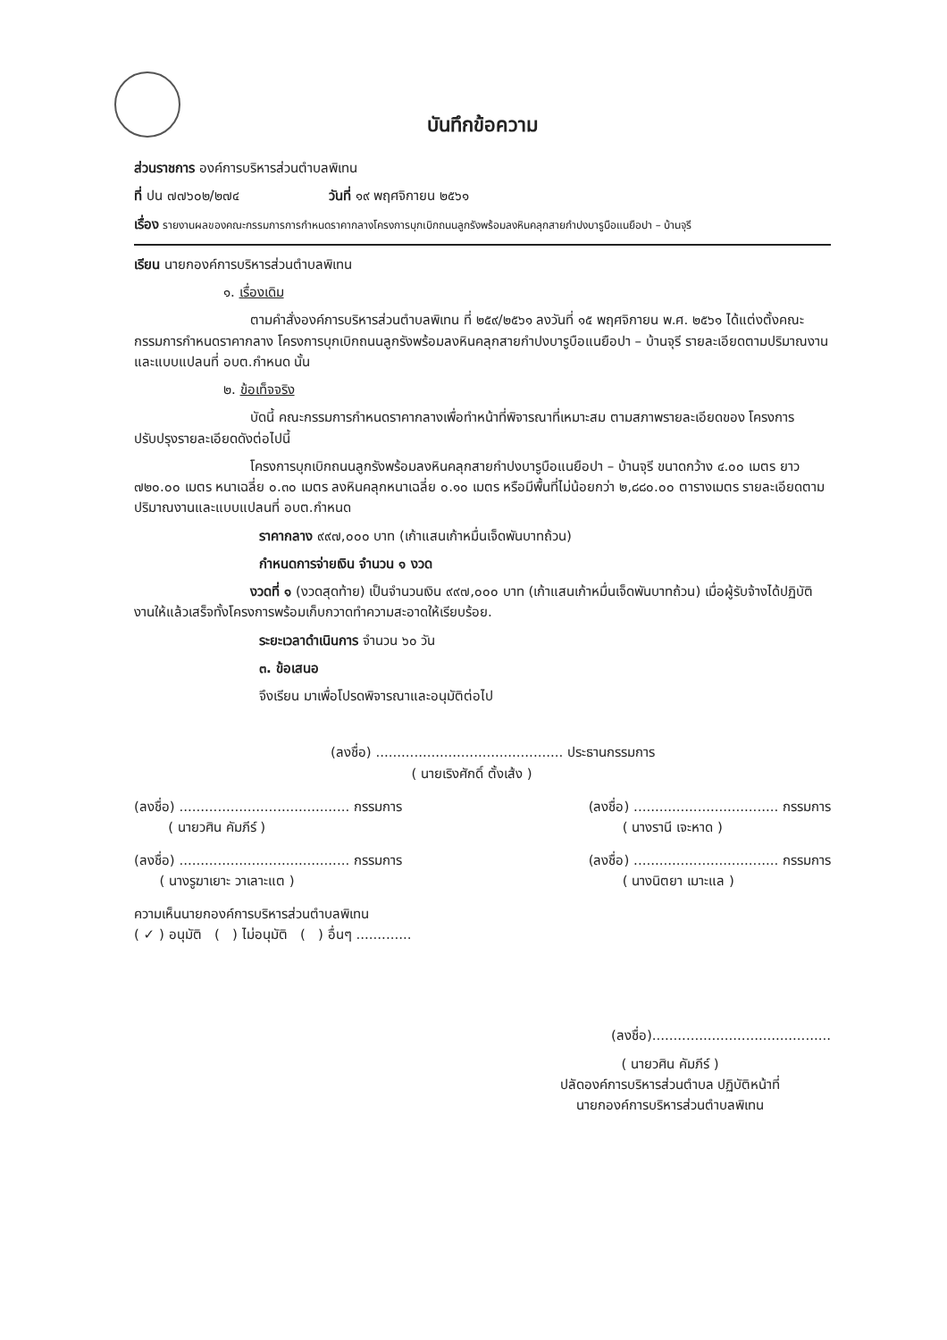บันทึกข้อความ
ส่วนราชการ องค์การบริหารส่วนตำบลพิเทน
ที่ ปน ๗๗๖๐๒/๒๗๔ วันที่ ๑๙ พฤศจิกายน ๒๕๖๑
เรื่อง รายงานผลของคณะกรรมการการกำหนดราคากลางโครงการบุกเบิกถนนลูกรังพร้อมลงหินคลุกสายกำปงบารูบือแนยือปา – บ้านจุรี
เรียน นายกองค์การบริหารส่วนตำบลพิเทน
๑. เรื่องเดิม
ตามคำสั่งองค์การบริหารส่วนตำบลพิเทน ที่ ๒๕๙/๒๕๖๑ ลงวันที่ ๑๕ พฤศจิกายน พ.ศ. ๒๕๖๑ ได้แต่งตั้งคณะกรรมการกำหนดราคากลาง โครงการบุกเบิกถนนลูกรังพร้อมลงหินคลุกสายกำปงบารูบือแนยือปา – บ้านจุรี รายละเอียดตามปริมาณงานและแบบแปลนที่ อบต.กำหนด นั้น
๒. ข้อเท็จจริง
บัดนี้ คณะกรรมการกำหนดราคากลางเพื่อทำหน้าที่พิจารณาที่เหมาะสม ตามสภาพรายละเอียดของ โครงการปรับปรุงรายละเอียดดังต่อไปนี้
โครงการบุกเบิกถนนลูกรังพร้อมลงหินคลุกสายกำปงบารูบือแนยือปา – บ้านจุรี ขนาดกว้าง ๔.๐๐ เมตร ยาว ๗๒๐.๐๐ เมตร หนาเฉลี่ย ๐.๓๐ เมตร ลงหินคลุกหนาเฉลี่ย ๐.๑๐ เมตร หรือมีพื้นที่ไม่น้อยกว่า ๒,๘๘๐.๐๐ ตารางเมตร รายละเอียดตามปริมาณงานและแบบแปลนที่ อบต.กำหนด
ราคากลาง ๙๙๗,๐๐๐ บาท (เก้าแสนเก้าหมื่นเจ็ดพันบาทถ้วน)
กำหนดการจ่ายเงิน จำนวน ๑ งวด
งวดที่ ๑ (งวดสุดท้าย) เป็นจำนวนเงิน ๙๙๗,๐๐๐ บาท (เก้าแสนเก้าหมื่นเจ็ดพันบาทถ้วน) เมื่อผู้รับจ้างได้ปฏิบัติงานให้แล้วเสร็จทั้งโครงการพร้อมเก็บกวาดทำความสะอาดให้เรียบร้อย.
ระยะเวลาดำเนินการ จำนวน ๖๐ วัน
๓. ข้อเสนอ
จึงเรียน มาเพื่อโปรดพิจารณาและอนุมัติต่อไป
(ลงชื่อ) ............................................ ประธานกรรมการ
( นายเริงศักดิ์ ตั้งเส้ง )
(ลงชื่อ) ........................................ กรรมการ
( นายวศิน คัมภีร์ )
(ลงชื่อ) .................................. กรรมการ
( นางรานี เจะหาด )
(ลงชื่อ) ........................................ กรรมการ
( นางรูฆาเยาะ วาเลาะแต )
(ลงชื่อ) .................................. กรรมการ
( นางนิตยา เมาะแล )
ความเห็นนายกองค์การบริหารส่วนตำบลพิเทน
( ✓ ) อนุมัติ ( ) ไม่อนุมัติ ( ) อื่นๆ .............
(ลงชื่อ)..........................................
( นายวศิน คัมภีร์ )
ปลัดองค์การบริหารส่วนตำบล ปฏิบัติหน้าที่
นายกองค์การบริหารส่วนตำบลพิเทน